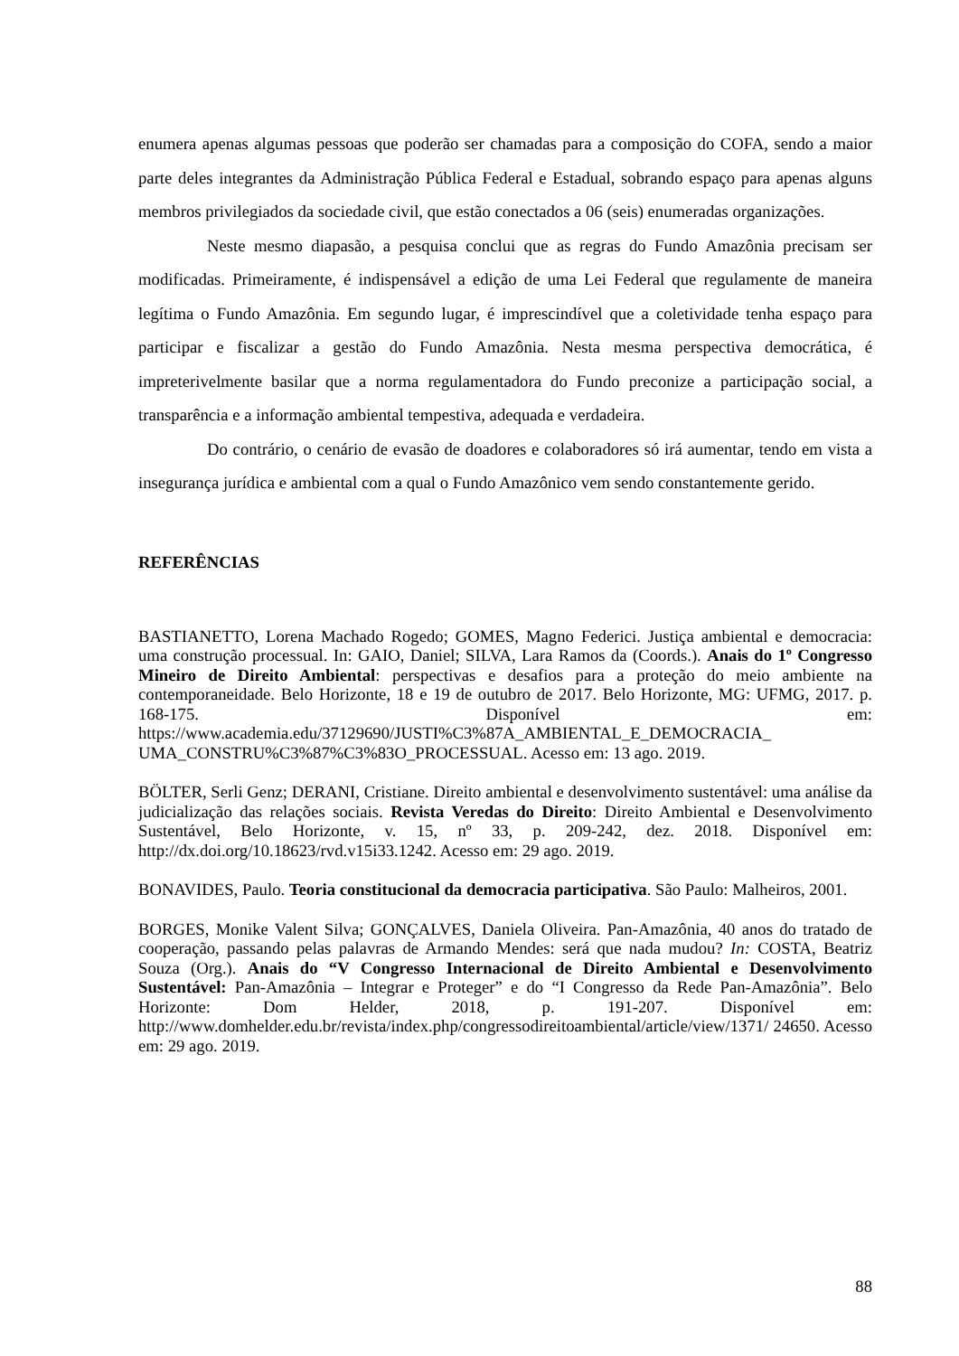enumera apenas algumas pessoas que poderão ser chamadas para a composição do COFA, sendo a maior parte deles integrantes da Administração Pública Federal e Estadual, sobrando espaço para apenas alguns membros privilegiados da sociedade civil, que estão conectados a 06 (seis) enumeradas organizações.
Neste mesmo diapasão, a pesquisa conclui que as regras do Fundo Amazônia precisam ser modificadas. Primeiramente, é indispensável a edição de uma Lei Federal que regulamente de maneira legítima o Fundo Amazônia. Em segundo lugar, é imprescindível que a coletividade tenha espaço para participar e fiscalizar a gestão do Fundo Amazônia. Nesta mesma perspectiva democrática, é impreterivelmente basilar que a norma regulamentadora do Fundo preconize a participação social, a transparência e a informação ambiental tempestiva, adequada e verdadeira.
Do contrário, o cenário de evasão de doadores e colaboradores só irá aumentar, tendo em vista a insegurança jurídica e ambiental com a qual o Fundo Amazônico vem sendo constantemente gerido.
REFERÊNCIAS
BASTIANETTO, Lorena Machado Rogedo; GOMES, Magno Federici. Justiça ambiental e democracia: uma construção processual. In: GAIO, Daniel; SILVA, Lara Ramos da (Coords.). Anais do 1º Congresso Mineiro de Direito Ambiental: perspectivas e desafios para a proteção do meio ambiente na contemporaneidade. Belo Horizonte, 18 e 19 de outubro de 2017. Belo Horizonte, MG: UFMG, 2017. p. 168-175. Disponível em: https://www.academia.edu/37129690/JUSTI%C3%87A_AMBIENTAL_E_DEMOCRACIA_ UMA_CONSTRU%C3%87%C3%83O_PROCESSUAL. Acesso em: 13 ago. 2019.
BÖLTER, Serli Genz; DERANI, Cristiane. Direito ambiental e desenvolvimento sustentável: uma análise da judicialização das relações sociais. Revista Veredas do Direito: Direito Ambiental e Desenvolvimento Sustentável, Belo Horizonte, v. 15, nº 33, p. 209-242, dez. 2018. Disponível em: http://dx.doi.org/10.18623/rvd.v15i33.1242. Acesso em: 29 ago. 2019.
BONAVIDES, Paulo. Teoria constitucional da democracia participativa. São Paulo: Malheiros, 2001.
BORGES, Monike Valent Silva; GONÇALVES, Daniela Oliveira. Pan-Amazônia, 40 anos do tratado de cooperação, passando pelas palavras de Armando Mendes: será que nada mudou? In: COSTA, Beatriz Souza (Org.). Anais do “V Congresso Internacional de Direito Ambiental e Desenvolvimento Sustentável: Pan-Amazônia – Integrar e Proteger” e do “I Congresso da Rede Pan-Amazônia”. Belo Horizonte: Dom Helder, 2018, p. 191-207. Disponível em: http://www.domhelder.edu.br/revista/index.php/congressodireitoambiental/article/view/1371/ 24650. Acesso em: 29 ago. 2019.
88